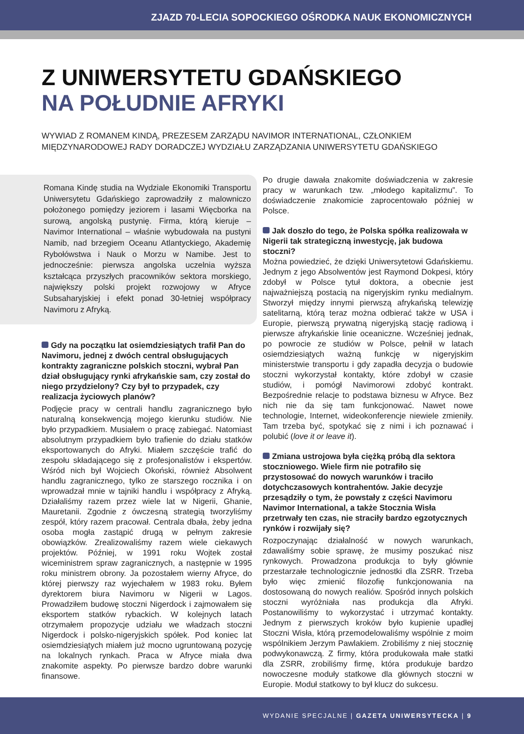ZJAZD 70-LECIA SOPOCKIEGO OŚRODKA NAUK EKONOMICZNYCH
Z UNIWERSYTETU GDAŃSKIEGO
NA POŁUDNIE AFRYKI
WYWIAD Z ROMANEM KINDĄ, PREZESEM ZARZĄDU NAVIMOR INTERNATIONAL, CZŁONKIEM MIĘDZYNARODOWEJ RADY DORADCZEJ WYDZIAŁU ZARZĄDZANIA UNIWERSYTETU GDAŃSKIEGO
Romana Kindę studia na Wydziale Ekonomiki Transportu Uniwersytetu Gdańskiego zaprowadziły z malowniczo położonego pomiędzy jeziorem i lasami Więcborka na surową, angolską pustynię. Firma, którą kieruje – Navimor International – właśnie wybudowała na pustyni Namib, nad brzegiem Oceanu Atlantyckiego, Akademię Rybołówstwa i Nauk o Morzu w Namibe. Jest to jednocześnie: pierwsza angolska uczelnia wyższa kształcąca przyszłych pracowników sektora morskiego, największy polski projekt rozwojowy w Afryce Subsaharyjskiej i efekt ponad 30-letniej współpracy Navimoru z Afryką.
Gdy na początku lat osiemdziesiątych trafił Pan do Navimoru, jednej z dwóch central obsługujących kontrakty zagraniczne polskich stoczni, wybrał Pan dział obsługujący rynki afrykańskie sam, czy został do niego przydzielony? Czy był to przypadek, czy realizacja życiowych planów?
Podjęcie pracy w centrali handlu zagranicznego było naturalną konsekwencją mojego kierunku studiów. Nie było przypadkiem. Musiałem o pracę zabiegać. Natomiast absolutnym przypadkiem było trafienie do działu statków eksportowanych do Afryki. Miałem szczęście trafić do zespołu składającego się z profesjonalistów i ekspertów. Wśród nich był Wojciech Okoński, również Absolwent handlu zagranicznego, tylko ze starszego rocznika i on wprowadzał mnie w tajniki handlu i współpracy z Afryką. Działaliśmy razem przez wiele lat w Nigerii, Ghanie, Mauretanii. Zgodnie z ówczesną strategią tworzyliśmy zespół, który razem pracował. Centrala dbała, żeby jedna osoba mogła zastąpić drugą w pełnym zakresie obowiązków. Zrealizowaliśmy razem wiele ciekawych projektów. Później, w 1991 roku Wojtek został wiceministrem spraw zagranicznych, a następnie w 1995 roku ministrem obrony. Ja pozostałem wierny Afryce, do której pierwszy raz wyjechałem w 1983 roku. Byłem dyrektorem biura Navimoru w Nigerii w Lagos. Prowadziłem budowę stoczni Nigerdock i zajmowałem się eksportem statków rybackich. W kolejnych latach otrzymałem propozycje udziału we władzach stoczni Nigerdock i polsko-nigeryjskich spółek. Pod koniec lat osiemdziesiątych miałem już mocno ugruntowaną pozycję na lokalnych rynkach. Praca w Afryce miała dwa znakomite aspekty. Po pierwsze bardzo dobre warunki finansowe.
Po drugie dawała znakomite doświadczenia w zakresie pracy w warunkach tzw. „młodego kapitalizmu”. To doświadczenie znakomicie zaprocentowało później w Polsce.
Jak doszło do tego, że Polska spółka realizowała w Nigerii tak strategiczną inwestycję, jak budowa stoczni?
Można powiedzieć, że dzięki Uniwersytetowi Gdańskiemu. Jednym z jego Absolwentów jest Raymond Dokpesi, który zdobył w Polsce tytuł doktora, a obecnie jest najważniejszą postacią na nigeryjskim rynku medialnym. Stworzył między innymi pierwszą afrykańską telewizję satelitarną, którą teraz można odbierać także w USA i Europie, pierwszą prywatną nigeryjską stację radiową i pierwsze afrykańskie linie oceaniczne. Wcześniej jednak, po powrocie ze studiów w Polsce, pełnił w latach osiemdziesiątych ważną funkcję w nigeryjskim ministerstwie transportu i gdy zapadła decyzja o budowie stoczni wykorzystał kontakty, które zdobył w czasie studiów, i pomógł Navimorowi zdobyć kontrakt. Bezpośrednie relacje to podstawa biznesu w Afryce. Bez nich nie da się tam funkcjonować. Nawet nowe technologie, Internet, wideokonferencje niewiele zmieniły. Tam trzeba być, spotykać się z nimi i ich poznawać i polubić (love it or leave it).
Zmiana ustrojowa była ciężką próbą dla sektora stoczniowego. Wiele firm nie potrafiło się przystosować do nowych warunków i traciło dotychczasowych kontrahentów. Jakie decyzje przesądziły o tym, że powstały z części Navimoru Navimor International, a także Stocznia Wisła przetrwały ten czas, nie straciły bardzo egzotycznych rynków i rozwijały się?
Rozpoczynając działalność w nowych warunkach, zdawaliśmy sobie sprawę, że musimy poszukać nisz rynkowych. Prowadzona produkcja to były głównie przestarzałe technologicznie jednostki dla ZSRR. Trzeba było więc zmienić filozofię funkcjonowania na dostosowaną do nowych realiów. Spośród innych polskich stoczni wyróżniała nas produkcja dla Afryki. Postanowiliśmy to wykorzystać i utrzymać kontakty. Jednym z pierwszych kroków było kupienie upadłej Stoczni Wisła, którą przemodelowaliśmy wspólnie z moim wspólnikiem Jerzym Pawlakiem. Zrobiliśmy z niej stocznię podwykonawczą. Z firmy, która produkowała małe statki dla ZSRR, zrobiliśmy firmę, która produkuje bardzo nowoczesne moduły statkowe dla głównych stoczni w Europie. Moduł statkowy to był klucz do sukcesu.
WYDANIE SPECJALNE | GAZETA UNIWERSYTECKA | 9